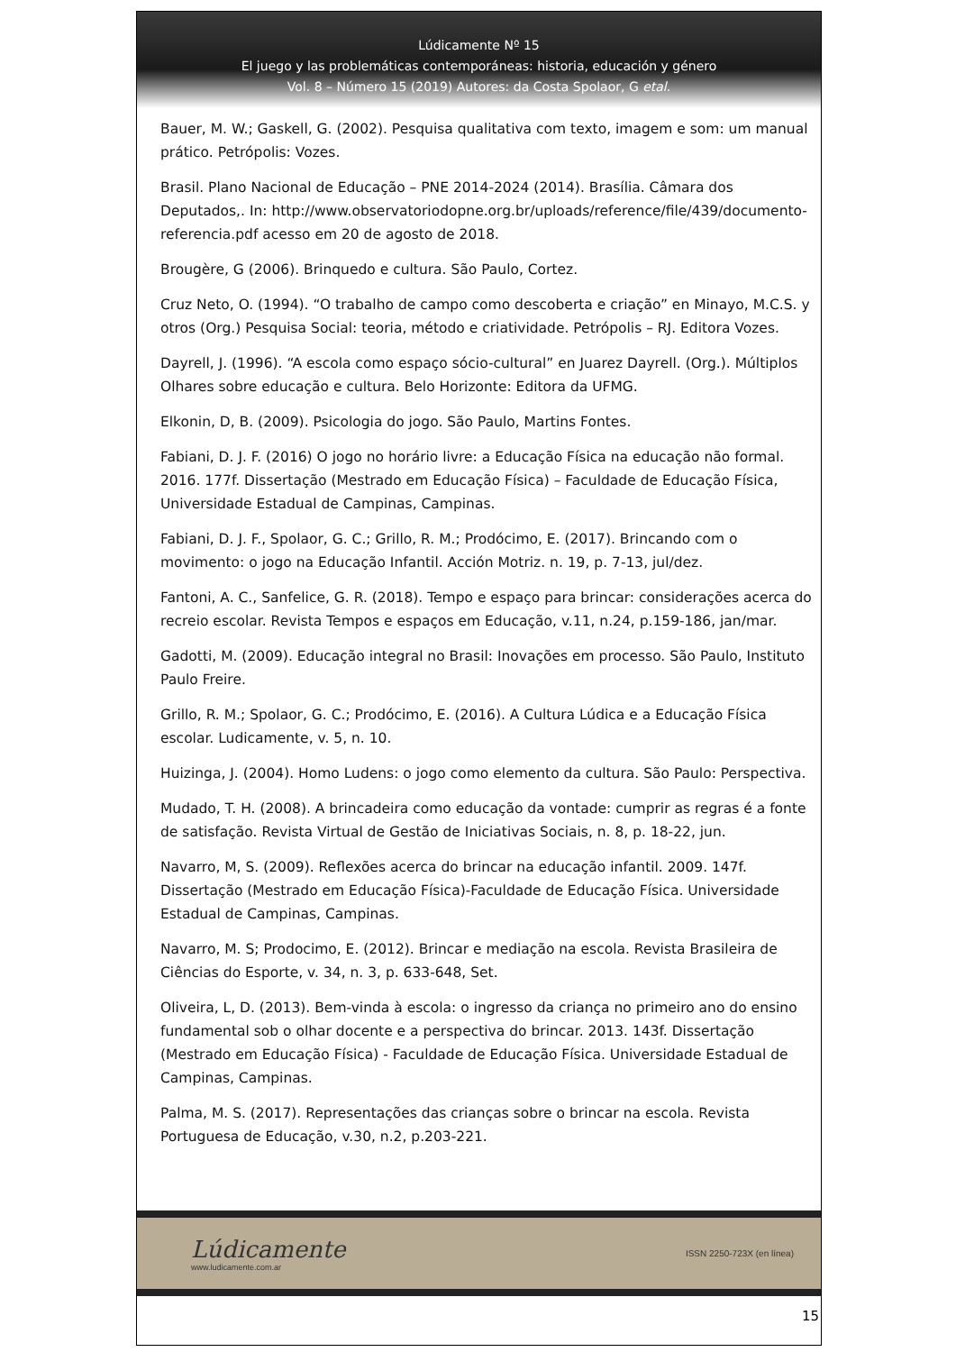Lúdicamente Nº 15
El juego y las problemáticas contemporáneas: historia, educación y género
Vol. 8 – Número 15 (2019) Autores: da Costa Spolaor, G etal.
Bauer, M. W.; Gaskell, G. (2002). Pesquisa qualitativa com texto, imagem e som: um manual prático. Petrópolis: Vozes.
Brasil. Plano Nacional de Educação – PNE 2014-2024 (2014). Brasília. Câmara dos Deputados,. In: http://www.observatoriodopne.org.br/uploads/reference/file/439/documento-referencia.pdf acesso em 20 de agosto de 2018.
Brougère, G (2006). Brinquedo e cultura. São Paulo, Cortez.
Cruz Neto, O. (1994). “O trabalho de campo como descoberta e criação” en Minayo, M.C.S. y otros (Org.) Pesquisa Social: teoria, método e criatividade. Petrópolis – RJ. Editora Vozes.
Dayrell, J. (1996). “A escola como espaço sócio-cultural” en Juarez Dayrell. (Org.). Múltiplos Olhares sobre educação e cultura. Belo Horizonte: Editora da UFMG.
Elkonin, D, B. (2009). Psicologia do jogo. São Paulo, Martins Fontes.
Fabiani, D. J. F. (2016) O jogo no horário livre: a Educação Física na educação não formal. 2016. 177f. Dissertação (Mestrado em Educação Física) – Faculdade de Educação Física, Universidade Estadual de Campinas, Campinas.
Fabiani, D. J. F., Spolaor, G. C.; Grillo, R. M.; Prodócimo, E. (2017). Brincando com o movimento: o jogo na Educação Infantil. Acción Motriz. n. 19, p. 7-13, jul/dez.
Fantoni, A. C., Sanfelice, G. R. (2018). Tempo e espaço para brincar: considerações acerca do recreio escolar. Revista Tempos e espaços em Educação, v.11, n.24, p.159-186, jan/mar.
Gadotti, M. (2009). Educação integral no Brasil: Inovações em processo. São Paulo, Instituto Paulo Freire.
Grillo, R. M.; Spolaor, G. C.; Prodócimo, E. (2016). A Cultura Lúdica e a Educação Física escolar. Ludicamente, v. 5, n. 10.
Huizinga, J. (2004). Homo Ludens: o jogo como elemento da cultura. São Paulo: Perspectiva.
Mudado, T. H. (2008). A brincadeira como educação da vontade: cumprir as regras é a fonte de satisfação. Revista Virtual de Gestão de Iniciativas Sociais, n. 8, p. 18-22, jun.
Navarro, M, S. (2009). Reflexões acerca do brincar na educação infantil. 2009. 147f. Dissertação (Mestrado em Educação Física)-Faculdade de Educação Física. Universidade Estadual de Campinas, Campinas.
Navarro, M. S; Prodocimo, E. (2012). Brincar e mediação na escola. Revista Brasileira de Ciências do Esporte, v. 34, n. 3, p. 633-648, Set.
Oliveira, L, D. (2013). Bem-vinda à escola: o ingresso da criança no primeiro ano do ensino fundamental sob o olhar docente e a perspectiva do brincar. 2013. 143f. Dissertação (Mestrado em Educação Física) - Faculdade de Educação Física. Universidade Estadual de Campinas, Campinas.
Palma, M. S. (2017). Representações das crianças sobre o brincar na escola. Revista Portuguesa de Educação, v.30, n.2, p.203-221.
Lúdicamente
www.ludicamente.com.ar
ISSN 2250-723X (en línea)
15